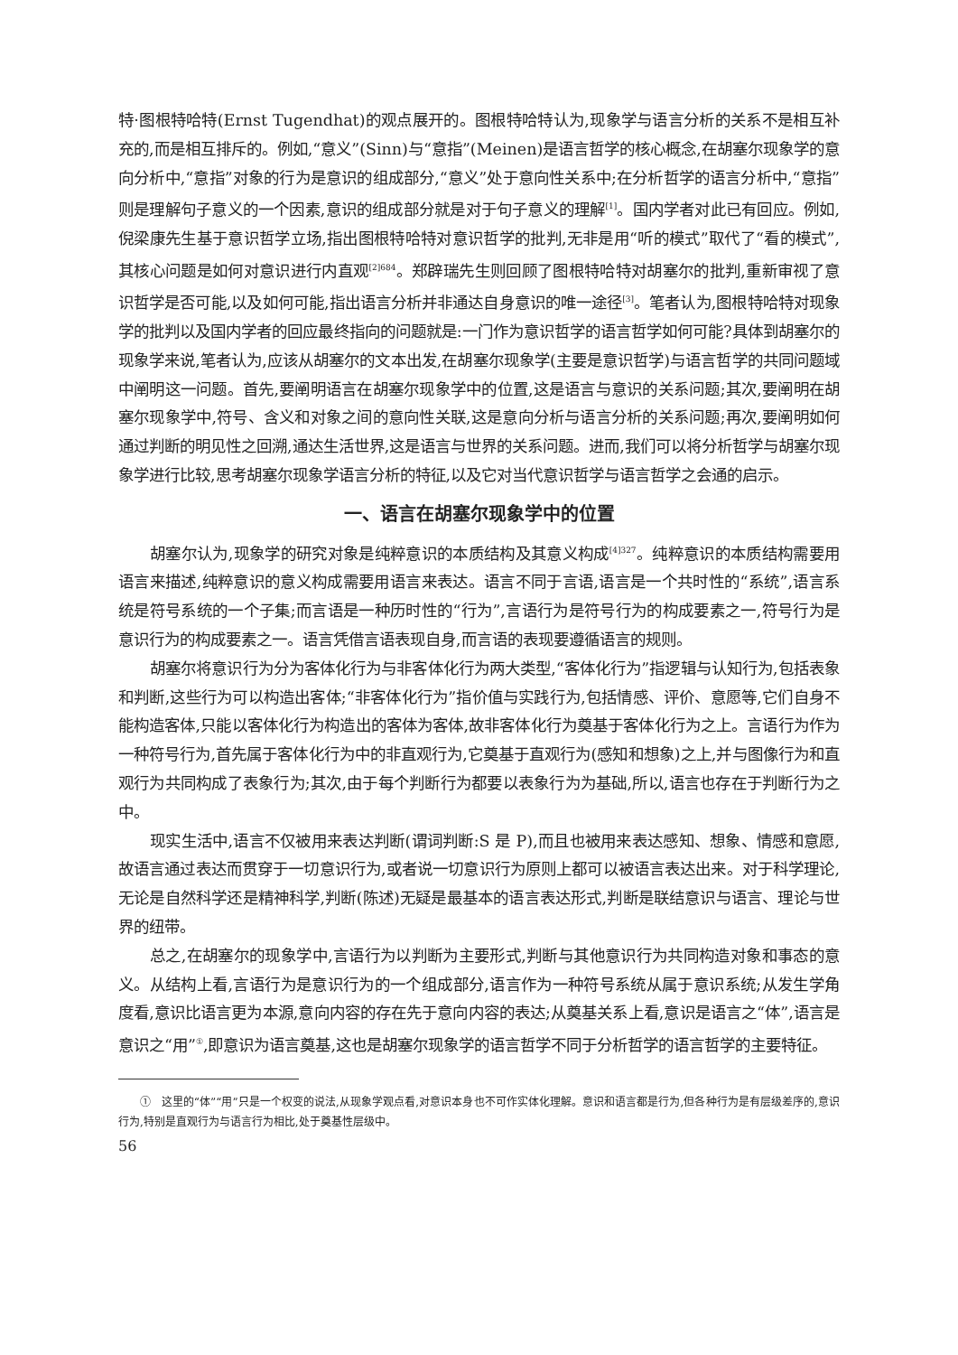特·图根特哈特(Ernst Tugendhat)的观点展开的。图根特哈特认为,现象学与语言分析的关系不是相互补充的,而是相互排斥的。例如,“意义”(Sinn)与“意指”(Meinen)是语言哲学的核心概念,在胡塞尔现象学的意向分析中,“意指”对象的行为是意识的组成部分,“意义”处于意向性关系中;在分析哲学的语言分析中,“意指”则是理解句子意义的一个因素,意识的组成部分就是对于句子意义的理解<sup>[1]</sup>。国内学者对此已有回应。例如,倪梁康先生基于意识哲学立场,指出图根特哈特对意识哲学的批判,无非是用“听的模式”取代了“看的模式”,其核心问题是如何对意识进行内直观<sup>[2]684</sup>。郑辟瑞先生则回顾了图根特哈特对胡塞尔的批判,重新审视了意识哲学是否可能,以及如何可能,指出语言分析并非通达自身意识的唯一途径<sup>[3]</sup>。笔者认为,图根特哈特对现象学的批判以及国内学者的回应最终指向的问题就是:一门作为意识哲学的语言哲学如何可能?具体到胡塞尔的现象学来说,笔者认为,应该从胡塞尔的文本出发,在胡塞尔现象学(主要是意识哲学)与语言哲学的共同问题域中阐明这一问题。首先,要阐明语言在胡塞尔现象学中的位置,这是语言与意识的关系问题;其次,要阐明在胡塞尔现象学中,符号、含义和对象之间的意向性关联,这是意向分析与语言分析的关系问题;再次,要阐明如何通过判断的明见性之回溯,通达生活世界,这是语言与世界的关系问题。进而,我们可以将分析哲学与胡塞尔现象学进行比较,思考胡塞尔现象学语言分析的特征,以及它对当代意识哲学与语言哲学之会通的启示。
一、语言在胡塞尔现象学中的位置
胡塞尔认为,现象学的研究对象是纯粹意识的本质结构及其意义构成<sup>[4]327</sup>。纯粹意识的本质结构需要用语言来描述,纯粹意识的意义构成需要用语言来表达。语言不同于言语,语言是一个共时性的“系统”,语言系统是符号系统的一个子集;而言语是一种历时性的“行为”,言语行为是符号行为的构成要素之一,符号行为是意识行为的构成要素之一。语言凭借言语表现自身,而言语的表现要遵循语言的规则。
胡塞尔将意识行为分为客体化行为与非客体化行为两大类型,“客体化行为”指逻辑与认知行为,包括表象和判断,这些行为可以构造出客体;“非客体化行为”指价值与实践行为,包括情感、评价、意愿等,它们自身不能构造客体,只能以客体化行为构造出的客体为客体,故非客体化行为奠基于客体化行为之上。言语行为作为一种符号行为,首先属于客体化行为中的非直观行为,它奠基于直观行为(感知和想象)之上,并与图像行为和直观行为共同构成了表象行为;其次,由于每个判断行为都要以表象行为为基础,所以,语言也存在于判断行为之中。
现实生活中,语言不仅被用来表达判断(谓词判断:S 是 P),而且也被用来表达感知、想象、情感和意愿,故语言通过表达而贯穿于一切意识行为,或者说一切意识行为原则上都可以被语言表达出来。对于科学理论,无论是自然科学还是精神科学,判断(陈述)无疑是最基本的语言表达形式,判断是联结意识与语言、理论与世界的纽带。
总之,在胡塞尔的现象学中,言语行为以判断为主要形式,判断与其他意识行为共同构造对象和事态的意义。从结构上看,言语行为是意识行为的一个组成部分,语言作为一种符号系统从属于意识系统;从发生学角度看,意识比语言更为本源,意向内容的存在先于意向内容的表达;从奠基关系上看,意识是语言之“体”,语言是意识之“用”<sup>①</sup>,即意识为语言奠基,这也是胡塞尔现象学的语言哲学不同于分析哲学的语言哲学的主要特征。
① 这里的“体”“用”只是一个权变的说法,从现象学观点看,对意识本身也不可作实体化理解。意识和语言都是行为,但各种行为是有层级差序的,意识行为,特别是直观行为与语言行为相比,处于奠基性层级中。
56